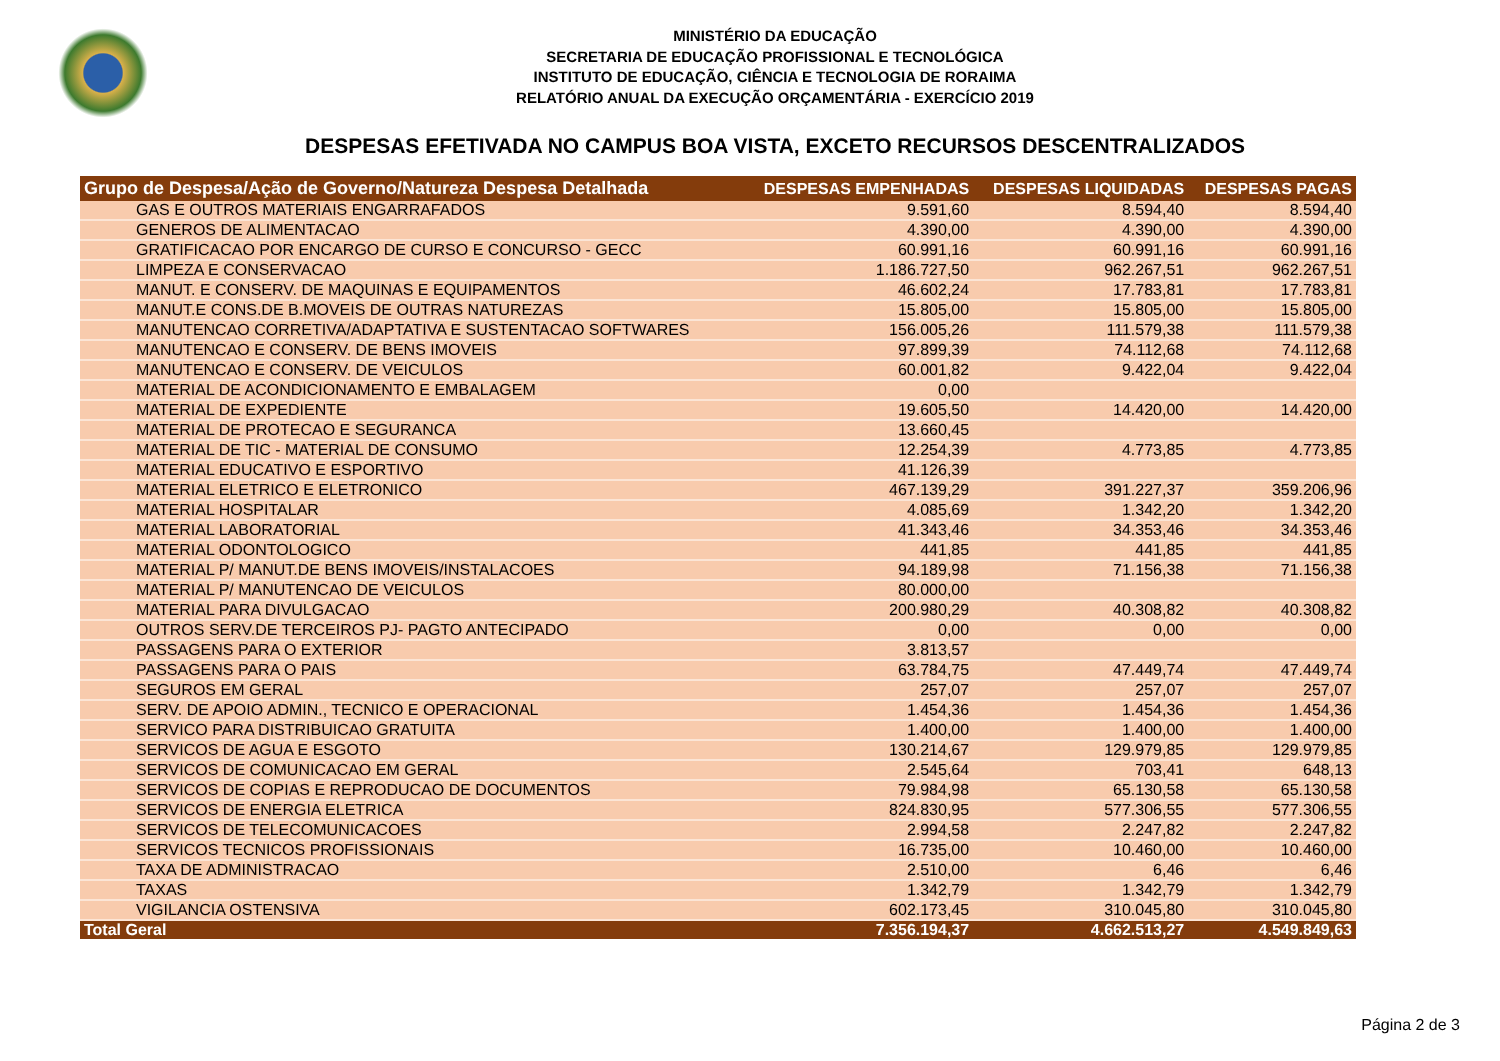MINISTÉRIO DA EDUCAÇÃO
SECRETARIA DE EDUCAÇÃO PROFISSIONAL E TECNOLÓGICA
INSTITUTO DE EDUCAÇÃO, CIÊNCIA E TECNOLOGIA DE RORAIMA
RELATÓRIO ANUAL DA EXECUÇÃO ORÇAMENTÁRIA - EXERCÍCIO 2019
DESPESAS EFETIVADA NO CAMPUS BOA VISTA, EXCETO RECURSOS DESCENTRALIZADOS
| Grupo de Despesa/Ação de Governo/Natureza Despesa Detalhada | DESPESAS EMPENHADAS | DESPESAS LIQUIDADAS | DESPESAS PAGAS |
| --- | --- | --- | --- |
| GAS E OUTROS MATERIAIS ENGARRAFADOS | 9.591,60 | 8.594,40 | 8.594,40 |
| GENEROS DE ALIMENTACAO | 4.390,00 | 4.390,00 | 4.390,00 |
| GRATIFICACAO POR ENCARGO DE CURSO E CONCURSO - GECC | 60.991,16 | 60.991,16 | 60.991,16 |
| LIMPEZA E CONSERVACAO | 1.186.727,50 | 962.267,51 | 962.267,51 |
| MANUT. E CONSERV. DE MAQUINAS E EQUIPAMENTOS | 46.602,24 | 17.783,81 | 17.783,81 |
| MANUT.E CONS.DE B.MOVEIS DE OUTRAS NATUREZAS | 15.805,00 | 15.805,00 | 15.805,00 |
| MANUTENCAO CORRETIVA/ADAPTATIVA E SUSTENTACAO SOFTWARES | 156.005,26 | 111.579,38 | 111.579,38 |
| MANUTENCAO E CONSERV. DE BENS IMOVEIS | 97.899,39 | 74.112,68 | 74.112,68 |
| MANUTENCAO E CONSERV. DE VEICULOS | 60.001,82 | 9.422,04 | 9.422,04 |
| MATERIAL DE ACONDICIONAMENTO E EMBALAGEM | 0,00 | | |
| MATERIAL DE EXPEDIENTE | 19.605,50 | 14.420,00 | 14.420,00 |
| MATERIAL DE PROTECAO E SEGURANCA | 13.660,45 | | |
| MATERIAL DE TIC - MATERIAL DE CONSUMO | 12.254,39 | 4.773,85 | 4.773,85 |
| MATERIAL EDUCATIVO E ESPORTIVO | 41.126,39 | | |
| MATERIAL ELETRICO E ELETRONICO | 467.139,29 | 391.227,37 | 359.206,96 |
| MATERIAL HOSPITALAR | 4.085,69 | 1.342,20 | 1.342,20 |
| MATERIAL LABORATORIAL | 41.343,46 | 34.353,46 | 34.353,46 |
| MATERIAL ODONTOLOGICO | 441,85 | 441,85 | 441,85 |
| MATERIAL P/ MANUT.DE BENS IMOVEIS/INSTALACOES | 94.189,98 | 71.156,38 | 71.156,38 |
| MATERIAL P/ MANUTENCAO DE VEICULOS | 80.000,00 | | |
| MATERIAL PARA DIVULGACAO | 200.980,29 | 40.308,82 | 40.308,82 |
| OUTROS SERV.DE TERCEIROS PJ- PAGTO ANTECIPADO | 0,00 | 0,00 | 0,00 |
| PASSAGENS PARA O EXTERIOR | 3.813,57 | | |
| PASSAGENS PARA O PAIS | 63.784,75 | 47.449,74 | 47.449,74 |
| SEGUROS EM GERAL | 257,07 | 257,07 | 257,07 |
| SERV. DE APOIO ADMIN., TECNICO E OPERACIONAL | 1.454,36 | 1.454,36 | 1.454,36 |
| SERVICO PARA DISTRIBUICAO GRATUITA | 1.400,00 | 1.400,00 | 1.400,00 |
| SERVICOS DE AGUA E ESGOTO | 130.214,67 | 129.979,85 | 129.979,85 |
| SERVICOS DE COMUNICACAO EM GERAL | 2.545,64 | 703,41 | 648,13 |
| SERVICOS DE COPIAS E REPRODUCAO DE DOCUMENTOS | 79.984,98 | 65.130,58 | 65.130,58 |
| SERVICOS DE ENERGIA ELETRICA | 824.830,95 | 577.306,55 | 577.306,55 |
| SERVICOS DE TELECOMUNICACOES | 2.994,58 | 2.247,82 | 2.247,82 |
| SERVICOS TECNICOS PROFISSIONAIS | 16.735,00 | 10.460,00 | 10.460,00 |
| TAXA DE ADMINISTRACAO | 2.510,00 | 6,46 | 6,46 |
| TAXAS | 1.342,79 | 1.342,79 | 1.342,79 |
| VIGILANCIA OSTENSIVA | 602.173,45 | 310.045,80 | 310.045,80 |
| Total Geral | 7.356.194,37 | 4.662.513,27 | 4.549.849,63 |
Página 2 de 3